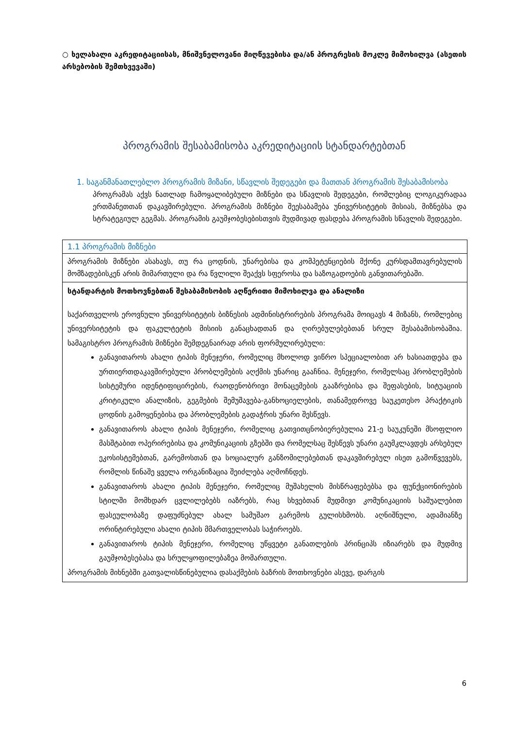○ ხელახალი აკრედიტაციისას, მნიშვნელოვანი მიღწევებისა და/ან პროგრესის მოკლე მიმოხილვა (ასეთის არსებობის შემთხვევაში)
პროგრამის შესაბამისობა აკრედიტაციის სტანდარტებთან
1. საგანმანათლებლო პროგრამის მიზანი, სწავლის შედეგები და მათთან პროგრამის შესაბამისობა
პროგრამას აქვს ნათლად ჩამოყალიბებული მიზნები და სწავლის შედეგები, რომლებიც ლოგიკურადაა ერთმანეთთან დაკავშირებული. პროგრამის მიზნები შეესაბამება უნივერსიტეტის მისიას, მიზნებსა და სტრატეგიულ გეგმას. პროგრამის გაუმჯობესებისთვის მუდმივად ფასდება პროგრამის სწავლის შედეგები.
| 1.1 პროგრამის მიზნები |
| პროგრამის მიზნები ასახავს, თუ რა ცოდნის, უნარებისა და კომპეტენციების მქონე კურსდამთავრებულის მომზადებისკენ არის მიმართული და რა წვლილი შეაქვს სფეროსა და საზოგადოების განვითარებაში. |
| სტანდარტის მოთხოვნებთან შესაბამისობის აღწერითი მიმოხილვა და ანალიზი საქართველოს ეროვნული უნივერსიტეტის ბიზნესის ადმინისტრირების პროგრამა მოიცავს 4 მიზანს, რომლებიც უნივერსიტეტის და ფაკულტეტის მისიის განაცხადთან და ღირებულებებთან სრულ შესაბამისობაშია. სამაგისტრო პროგრამის მიზნები შემდეგნაირად არის ფორმულირებული: განავითაროს ახალი ტიპის მენეჯერი, რომელიც მხოლოდ ვიწრო სპეციალობით არ ხასიათდება და ურთიერთდაკავშირებული პრობლემების აღქმის უნარიც გააჩნია. მენეჯერი, რომელსაც პრობლემების სისტემური იდენტიფიცირების, რაოდენობრივი მონაცემების გააზრებისა და შეფასების, სიტუაციის კრიტიკული ანალიზის, გეგმების შემუშავება-განხოციელების, თანამედროვე საუკეთესო პრაქტიკის ცოდნის გამოყენებისა და პრობლემების გადაჭრის უნარი შესწევს. განავითაროს ახალი ტიპის მენეჯერი, რომელიც გათვითცნობიერებულია 21-ე საუკუნეში მსოფლიო მასშტაბით ოპერირებისა და კომუნიკაციის გზებში და რომელსაც შესწევს უნარი გაუმკლავდეს არსებულ ეკოსისტემებთან, გარემოსთან და სოციალურ განზომილებებთან დაკავშირებულ ისეთ გამოწვევებს, რომლის წინაშე ყველა ორგანიზაცია შეიძლება აღმოჩნდეს. განავითაროს ახალი ტიპის მენეჯერი, რომელიც მუშახელის მისწრაფებებსა და ფუნქციონირების სტილში მომხდარ ცვლილებებს იაზრებს, რაც სხვებთან მუდმივი კომუნიკაციის საშუალებით ფასეულობაზე დაფუძნებულ ახალ სამუშაო გარემოს გულისხმობს. აღნიშნული, ადამიანზე ორინტირებული ახალი ტიპის მმართველობას საჭიროებს. განავითაროს ტიპის მენეჯერი, რომელიც უწყვეტი განათლების პრინციპს იზიარებს და მუდმივ გაუმჯობესებასა და სრულყოფილებაზეა მომართული. პროგრამის მიხნებში გათვალისწინებულია დასაქმების ბაზრის მოთხოვნები ასევე, დარგის |
6